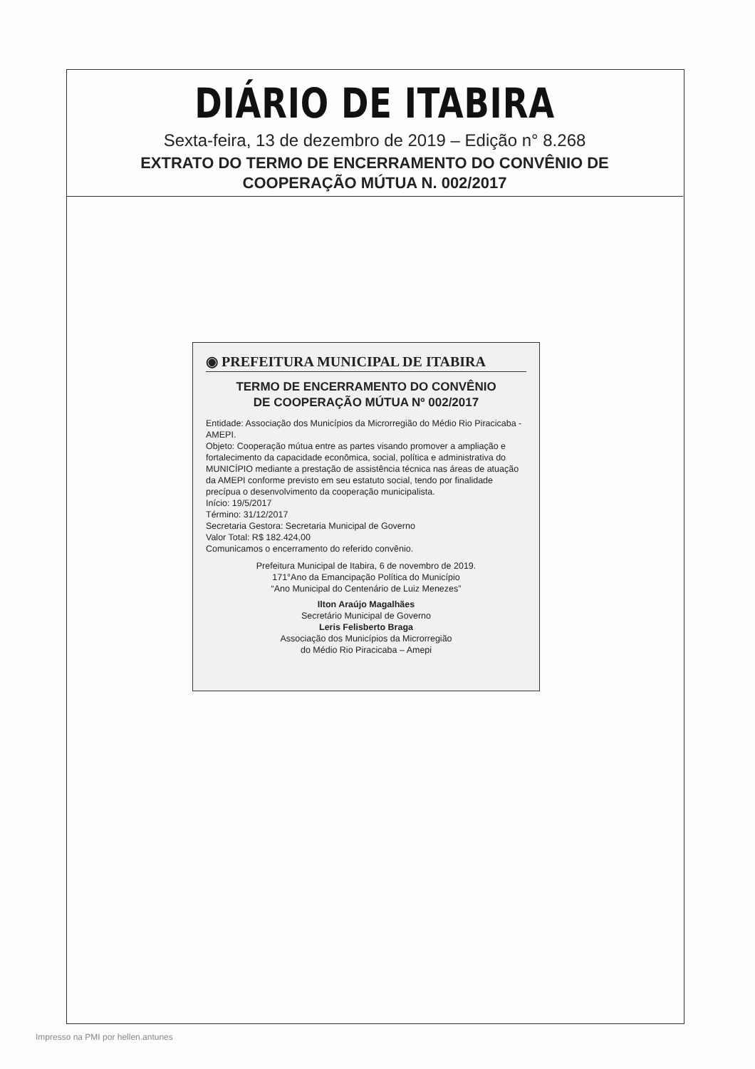DIÁRIO DE ITABIRA
Sexta-feira, 13 de dezembro de 2019 – Edição n° 8.268
EXTRATO DO TERMO DE ENCERRAMENTO DO CONVÊNIO DE
COOPERAÇÃO MÚTUA N. 002/2017
◉ PREFEITURA MUNICIPAL DE ITABIRA
TERMO DE ENCERRAMENTO DO CONVÊNIO
DE COOPERAÇÃO MÚTUA Nº 002/2017
Entidade: Associação dos Municípios da Microrregião do Médio Rio Piracicaba - AMEPI.
Objeto: Cooperação mútua entre as partes visando promover a ampliação e fortalecimento da capacidade econômica, social, política e administrativa do MUNICÍPIO mediante a prestação de assistência técnica nas áreas de atuação da AMEPI conforme previsto em seu estatuto social, tendo por finalidade precípua o desenvolvimento da cooperação municipalista.
Início: 19/5/2017
Término: 31/12/2017
Secretaria Gestora: Secretaria Municipal de Governo
Valor Total: R$ 182.424,00
Comunicamos o encerramento do referido convênio.
Prefeitura Municipal de Itabira, 6 de novembro de 2019.
171°Ano da Emancipação Política do Município
“Ano Municipal do Centenário de Luiz Menezes”
Ilton Araújo Magalhães
Secretário Municipal de Governo
Leris Felisberto Braga
Associação dos Municípios da Microrregião
do Médio Rio Piracicaba – Amepi
Impresso na PMI por hellen.antunes